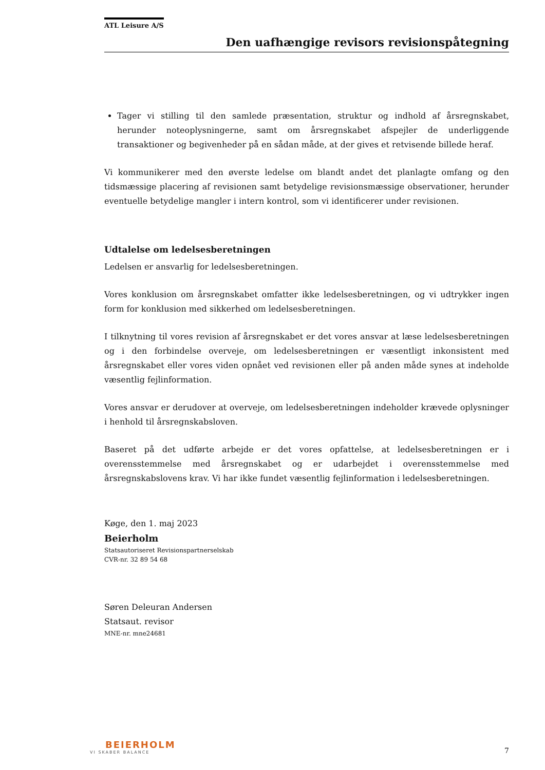ATL Leisure A/S
Den uafhængige revisors revisionspåtegning
Tager vi stilling til den samlede præsentation, struktur og indhold af årsregnskabet, herunder noteoplysningerne, samt om årsregnskabet afspejler de underliggende transaktioner og begivenheder på en sådan måde, at der gives et retvisende billede heraf.
Vi kommunikerer med den øverste ledelse om blandt andet det planlagte omfang og den tidsmæssige placering af revisionen samt betydelige revisionsmæssige observationer, herunder eventuelle betydelige mangler i intern kontrol, som vi identificerer under revisionen.
Udtalelse om ledelsesberetningen
Ledelsen er ansvarlig for ledelsesberetningen.
Vores konklusion om årsregnskabet omfatter ikke ledelsesberetningen, og vi udtrykker ingen form for konklusion med sikkerhed om ledelsesberetningen.
I tilknytning til vores revision af årsregnskabet er det vores ansvar at læse ledelsesberetningen og i den forbindelse overveje, om ledelsesberetningen er væsentligt inkonsistent med årsregnskabet eller vores viden opnået ved revisionen eller på anden måde synes at indeholde væsentlig fejlinformation.
Vores ansvar er derudover at overveje, om ledelsesberetningen indeholder krævede oplysninger i henhold til årsregnskabsloven.
Baseret på det udførte arbejde er det vores opfattelse, at ledelsesberetningen er i overensstemmelse med årsregnskabet og er udarbejdet i overensstemmelse med årsregnskabslovens krav. Vi har ikke fundet væsentlig fejlinformation i ledelsesberetningen.
Køge, den 1. maj 2023
Beierholm
Statsautoriseret Revisionspartnerselskab
CVR-nr. 32 89 54 68
Søren Deleuran Andersen
Statsaut. revisor
MNE-nr. mne24681
BEIERHOLM
VI SKABER BALANCE
7